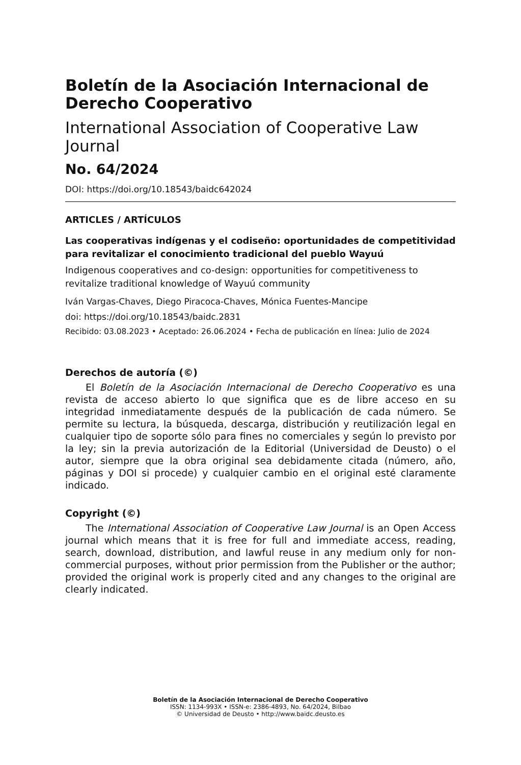Boletín de la Asociación Internacional de Derecho Cooperativo
International Association of Cooperative Law Journal
No. 64/2024
DOI: https://doi.org/10.18543/baidc642024
ARTICLES / ARTÍCULOS
Las cooperativas indígenas y el codiseño: oportunidades de competitividad para revitalizar el conocimiento tradicional del pueblo Wayuú
Indigenous cooperatives and co-design: opportunities for competitiveness to revitalize traditional knowledge of Wayuú community
Iván Vargas-Chaves, Diego Piracoca-Chaves, Mónica Fuentes-Mancipe
doi: https://doi.org/10.18543/baidc.2831
Recibido: 03.08.2023 • Aceptado: 26.06.2024 • Fecha de publicación en línea: Julio de 2024
Derechos de autoría (©)
El Boletín de la Asociación Internacional de Derecho Cooperativo es una revista de acceso abierto lo que significa que es de libre acceso en su integridad inmediatamente después de la publicación de cada número. Se permite su lectura, la búsqueda, descarga, distribución y reutilización legal en cualquier tipo de soporte sólo para fines no comerciales y según lo previsto por la ley; sin la previa autorización de la Editorial (Universidad de Deusto) o el autor, siempre que la obra original sea debidamente citada (número, año, páginas y DOI si procede) y cualquier cambio en el original esté claramente indicado.
Copyright (©)
The International Association of Cooperative Law Journal is an Open Access journal which means that it is free for full and immediate access, reading, search, download, distribution, and lawful reuse in any medium only for non-commercial purposes, without prior permission from the Publisher or the author; provided the original work is properly cited and any changes to the original are clearly indicated.
Boletín de la Asociación Internacional de Derecho Cooperativo
ISSN: 1134-993X • ISSN-e: 2386-4893, No. 64/2024, Bilbao
© Universidad de Deusto • http://www.baidc.deusto.es